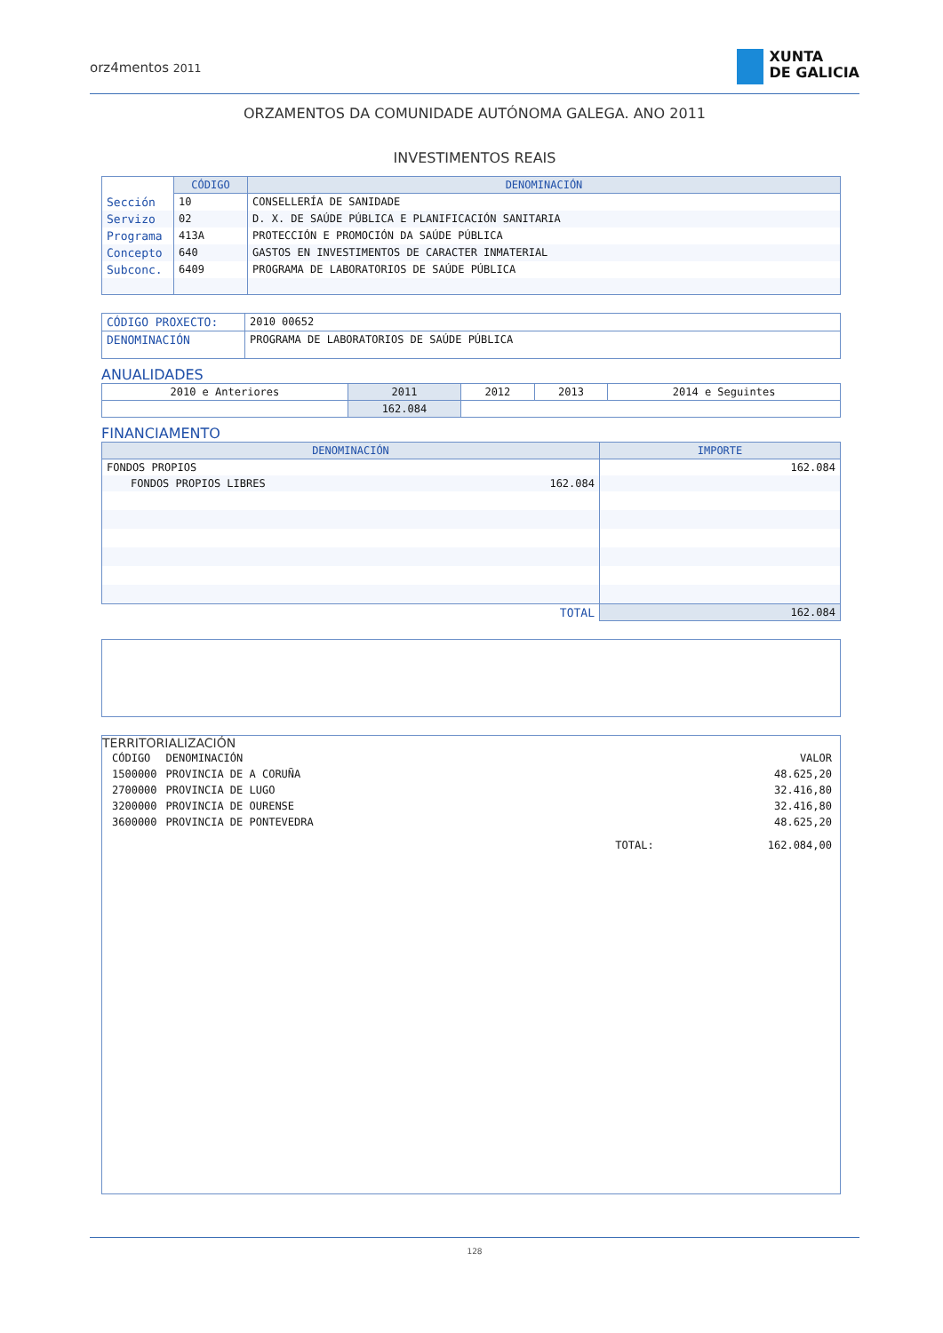orz4mentos 2011
XUNTA
DE GALICIA
ORZAMENTOS DA COMUNIDADE AUTÓNOMA GALEGA. ANO 2011
INVESTIMENTOS REAIS
| | CÓDIGO | DENOMINACIÓN |
| Sección | 10 | CONSELLERÍA DE SANIDADE |
| Servizo | 02 | D. X. DE SAÚDE PÚBLICA E PLANIFICACIÓN SANITARIA |
| Programa | 413A | PROTECCIÓN E PROMOCIÓN DA SAÚDE PÚBLICA |
| Concepto | 640 | GASTOS EN INVESTIMENTOS DE CARACTER INMATERIAL |
| Subconc. | 6409 | PROGRAMA DE LABORATORIOS DE SAÚDE PÚBLICA |
| CÓDIGO PROXECTO: | 2010 00652 |
| DENOMINACIÓN | PROGRAMA DE LABORATORIOS DE SAÚDE PÚBLICA |
ANUALIDADES
| 2010 e Anteriores | 2011 | 2012 | 2013 | 2014 e Seguintes |
| | 162.084 | | | |
FINANCIAMENTO
| DENOMINACIÓN | | IMPORTE |
| --- | --- | --- |
| FONDOS PROPIOS | | 162.084 |
| FONDOS PROPIOS LIBRES | 162.084 | |
| TOTAL | | 162.084 |
TERRITORIALIZACIÓN
| CÓDIGO | DENOMINACIÓN | | VALOR |
| 1500000 | PROVINCIA DE A CORUÑA | | 48.625,20 |
| 2700000 | PROVINCIA DE LUGO | | 32.416,80 |
| 3200000 | PROVINCIA DE OURENSE | | 32.416,80 |
| 3600000 | PROVINCIA DE PONTEVEDRA | | 48.625,20 |
| | | TOTAL: | 162.084,00 |
128